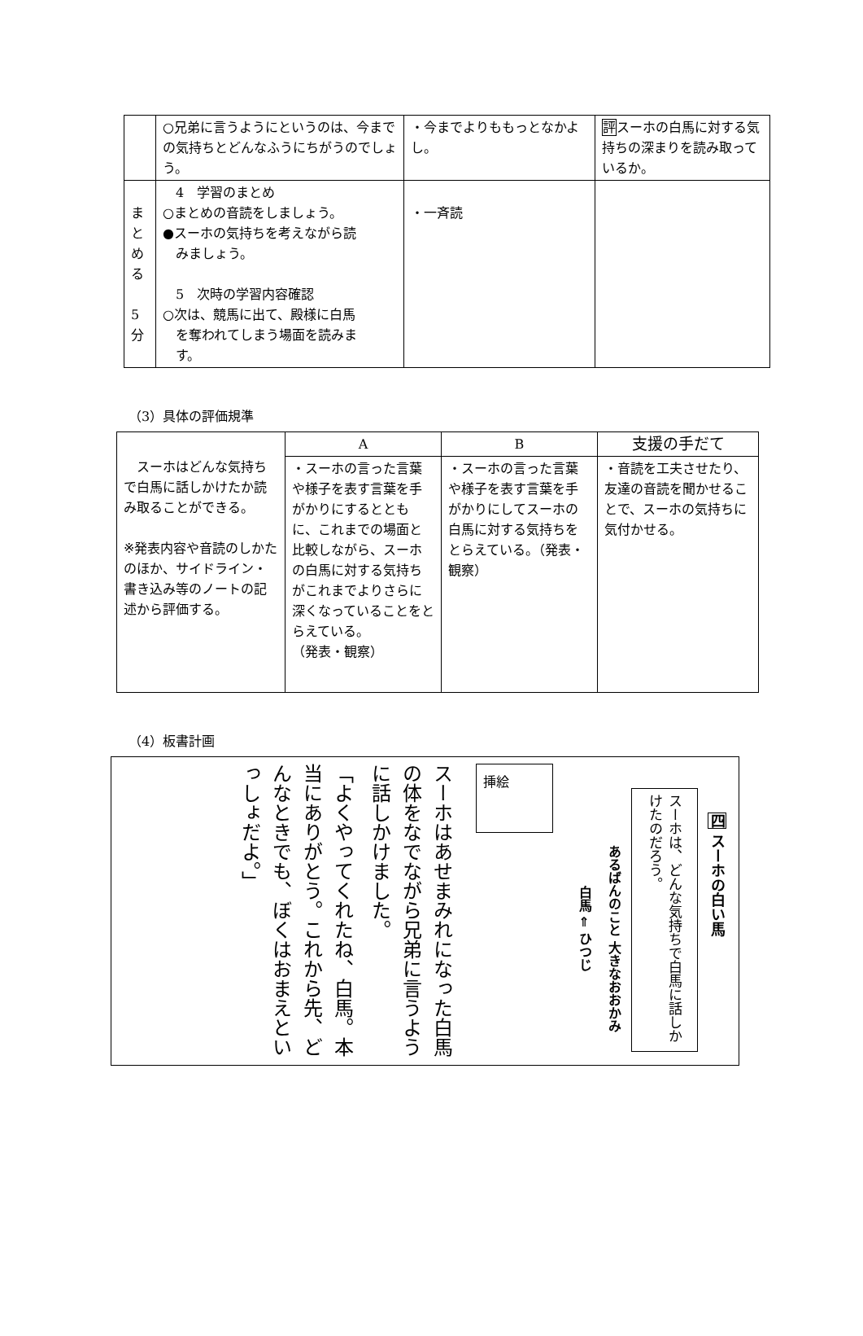| | ○兄弟に言うようにというのは、今までの気持ちとどんなふうにちがうのでしょう。 | ・今までよりももっとなかよし。 | 評 スーホの白馬に対する気持ちの深まりを読み取っているか。 |
| ま と め る 5 分 | 4 学習のまとめ ○まとめの音読をしましょう。 ●スーホの気持ちを考えながら読 みましょう。 5 次時の学習内容確認 ○次は、競馬に出て、殿様に白馬 を奪われてしまう場面を読みま す。 | ・一斉読 | |
（3）具体の評価規準
| スーホはどんな気持ちで白馬に話しかけたか読み取ることができる。 ※発表内容や音読のしかたのほか、サイドライン・書き込み等のノートの記述から評価する。 | A | B | 支援の手だて |
| | ・スーホの言った言葉や様子を表す言葉を手がかりにするとともに、これまでの場面と比較しながら、スーホの白馬に対する気持ちがこれまでよりさらに深くなっていることをとらえている。 （発表・観察） | ・スーホの言った言葉や様子を表す言葉を手がかりにしてスーホの白馬に対する気持ちをとらえている。（発表・観察） | ・音読を工夫させたり、友達の音読を聞かせることで、スーホの気持ちに気付かせる。 |
（4）板書計画
四 スーホの白い馬
スーホは、どんな気持ちで白馬に話しかけたのだろう。
あるばんのこと 大きなおおかみ
白馬 ⇐ ひつじ
挿絵
スーホはあせまみれになった白馬の体をなでながら兄弟に言うように話しかけました。
「よくやってくれたね、白馬。本当にありがとう。これから先、どんなときでも、ぼくはおまえといっしょだよ。」